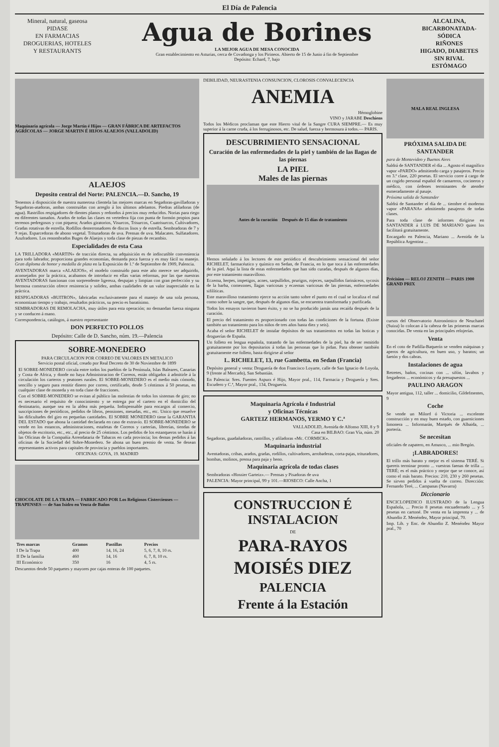El Día de Palencia
Mineral, natural, gaseosa
PIDASE
EN FARMACIAS
DROGUERIAS, HOTELES
Y RESTAURANTS
Agua de Borines
LA MEJOR AGUA DE MESA CONOCIDA
Gran establecimiento en Asturias, cerca de Covadonga y los Pirineos. Abierto de 15 de Junio á fin de Septiembre
Depósito: Echard, 7, bajo
ALCALINA, BICARBONATADA-SÓDICA
RIÑONES
HIGADO, DIABETES
SIN RIVAL
ESTÓMAGO
Maquinaria agrícola — Jorge Martín é Hijos — GRAN FÁBRICA DE ARTEFACTOS AGRÍCOLAS — JORGE MARTIN É HIJOS ALAEJOS (VALLADOLID)
ALAEJOS
Deposito central del Norte: PALENCIA.—D. Sancho, 19
Tenemos á disposición de nuestra numerosa clientela las mejores marcas en Segadoras-gavilladoras y Segadoras-atadoras, ambas construídas con arreglo á los últimos adelantos. Piedras afiladoras (de agua). Rastrillos respigadores de dientes planos y redondos á precios muy reducidos. Norias para riego en diferentes tamaños. Arados de todas las clases en vertedera fija con punta de formón propios para terrenos pedregosos y con piquera; Arados giratorios, Visurcos, Trisurcos, Cuatrisurcos, Cultivadores, Gradas rotativas de estrella. Rodillos desterronadores de discos lisos y de estrella. Sembradoras de 7 y 9 rejas. Esparcedoras de abono vegetal. Trituradoras de uva. Prensas de uva. Malacates. Sulfatadores. Azufradores. Los renombrados Buges de Alaejos y toda clase de piezas de recambio.
Especialidades de esta Casa
LA TRILLADORA «MARTIN» de tracción directa, su adquisición es de indiscutible conveniencia para todo labrador, proporciona grandes economías, demanda poca fuerza y es muy fácil su manejo. Gran diploma de honor y medalla de plata en la Exposición de 1.º de Septiembre de 1909, Palencia.
AVENTADORAS marca «ALAEJOS», el modelo construído para este año merece ser adquirido, aconsejados por la práctica, acabamos de introducir en ellas varias reformas, por las que nuestras AVENTADORAS funcionan con sorprendente ligereza, despajan y limpian con gran perfección y su hermosa construcción ofrece resistencia y solidez, ambas cualidades de un valor inapreciable en la práctica.
RESPIGADORAS «BUITRON», fabricadas exclusivamente para el manejo de una sola persona, economizan tiempo y trabajo, resultados prácticos, su precio es baratísimo.
SEMBRADORAS DE REMOLACHA, muy útiles para esta operación; no demandan fuerza ninguna y se conducen á mano.
Correspondencia, catálogos, á nuestro representante
DON PERFECTO POLLOS
Depósito: Calle de D. Sancho, núm. 19.—Palencia
SOBRE-MONEDERO
PARA CIRCULACION POR CORREO DE VALORES EN METALICO
Servicio postal oficial, creado por Real Decreto de 30 de Noviembre de 1899
El SOBRE-MONEDERO circula entre todos los pueblos de la Península, Islas Baleares, Canarias y Costa de Africa, y donde no haya Administracion de Correos, están obligados á admitirle á la circulación los carteros y peatones rurales. El SOBRE-MONEDERO es el medio más cómodo, sencillo y seguro para remitir dinero por correo, certificado, desde 5 céntimos á 50 pesetas, en cualquier clase de moneda y en toda clase de fracciones.
Con el SOBRE-MONEDERO se evitan al público las molestias de todos los sistemas de giro; no es necesario el requisito de conocimiento y se entrega por el cartero en el domicilio del destinatario, aunque sea en la aldea más pequeña. Indispensable para encargos al comercio, suscripciones de periódicos, pedidos de libros, pensiones, mesadas, etc., etc. Unico que resuelve las dificultades del giro en pequeñas cantidades. El SOBRE MONEDERO tiene la GARANTIA DEL ESTADO que abona la cantidad declarada en caso de extravío. El SOBRE-MONEDERO se vende en los estancos, administraciones, estafetas de Correos y carterías, librerías, tiendas de objetos de escritorio, etc., etc., al precio de 25 céntimos. Los pedidos de los estanqueros se harán á las Oficinas de la Compañía Arrendataria de Tabacos en cada provincia; los demas pedidos á las oficinas de la Sociedad del Sobre-Monedero. Se abona un buen premio de venta. Se desean representantes activos para capitales de provincia y pueblos importantes.
OFICINAS: GOYA, 19. MADRID
CHOCOLATE DE LA TRAPA — FABRICADO POR Los Religiosos Cistercienses — TRAPENSES — de San Isidro en Venta de Baños
| Tres marcas | Gramos | Pastillas | Precios |
| --- | --- | --- | --- |
| I De la Trapa | 400 | 14, 16, 24 | 5, 6, 7, 8, 10 rs. |
| II De la familia | 460 | 14, 16 | 6, 7, 8, 10 rs. |
| III Económico | 350 | 16 | 4, 5 rs. |
Descuentos desde 50 paquetes y mayores por cajas enteras de 100 paquetes.
DEBILIDAD, NEURASTENIA CONSUNCION, CLOROSIS CONVALECENCIA
ANEMIA
Hémoglobine
VINO y JARABE Deschiens
Todos los Médicos proclaman que este Hierro vital de la Sangre CURA SIEMPRE.— Es muy superior á la carne cruda, á los ferruginosos, etc. De salud, fuerza y hermosura á todos.— PARIS.
DESCUBRIMIENTO SENSACIONAL
Curación de las enfermedades de la piel y también de las llagas de las piernas
LA PIEL
Males de las piernas
Antes de la curación Después de 15 días de tratamiento
Hemos señalado á los lectores de este periódico el descubrimiento sensacional del señor RICHELET, farmacéutico y químico en Sedan, de Francia, en lo que toca á las enfermedades de la piel. Aquí la lista de estas enfermedades que han sido curadas, después de algunos días, por este tratamiento maravilloso.
Eczema, herpes, impetigos, acnes, sarpullidos, prurigos, rojeces, sarpullidos farináceos, sycosis de la barba, comezones, llagas varicosas y eczemas varicosas de las piernas, enfermedades sifilíticas.
Este maravilloso tratamiento ejerce su acción tanto sobre el punto en el cual se localiza el mal como sobre la sangre, que, después de algunos días, se encuentra transformada y purificada.
Todos los ensayos tuvieron buen éxito, y no se ha producido jamás una recaída después de la curación.
El precio del tratamiento es proporcionado con todas las condiciones de la fortuna. (Existe también un tratamiento para los niños de tres años hasta diez y seis).
Acaba el señor RICHELET de instalar depósitos de sus tratamientos en todas las boticas y droguerías de España.
Un folleto en lengua española, tratando de las enfermedades de la piel, ha de ser remitido gratuitamente por los depositarios á todas las personas que lo pidan. Para obtener también gratuitamente ese folleto, basta dirigirse al señor
L. RICHELET, 13, rue Gambetta. en Sedan (Francia)
Depósito general y venta: Droguería de don Francisco Loyarte, calle de San Ignacio de Loyola, 9 (frente al Mercado), San Sebastián.
En Palencia: Sres. Fuentes Aspurz é Hijo, Mayor pral., 114, Farmacia y Droguería y Sres. Escudero y C.ª, Mayor pral., 134, Droguería.
Maquinaria Agrícola é Industrial
y Oficinas Técnicas
GARTEIZ HERMANOS, YERMO Y C.ª
VALLADOLID, Avenida de Alfonso XIII, 8 y 9
Casa en BILBAO: Gran Vía, núm. 20
Segadoras, guadañadoras, rastrillos, y afiladoras «Mc. CORMICK».
Maquinaria industrial
Aventadoras, cribas, arados, gradas, rodillos, cultivadores, arrobaderas, corta-pajas, trituradores, bombas, molinos, prensa para paja y heno.
Maquinaria agrícola de todas clases
Sembradoras «Hossier Garteiz».— Prensas y Pisadoras de uva
PALENCIA: Mayor principal, 99 y 101.—RIOSECO: Calle Ancha, 1
CONSTRUCCION É INSTALACION
DE
PARA-RAYOS
MOISÉS DIEZ
PALENCIA
Frente á la Estación
MALA REAL INGLESA
PRÓXIMA SALIDA DE SANTANDER
para de Montevideo y Buenos Aires
Saldrá de SANTANDER el día ... Agosto el magnífico vapor «PARDO» admitiendo carga y pasajeros. Precio en 3.ª clase, 220 pesetas. El servicio corre á cargo de un cogido personal español de camareros, cocineros y médico, con órdenes terminantes de atender esmeradamente al pasaje.
Próxima salida de Santander
Saldrá de Santander el día de ... tiembre el moderno vapor «PARANA» admitiendo pasajeros de todas clases.
Para toda clase de informes dirigirse en SANTANDER á LUIS DE MARIANO quien los facilitará gratuitamente.
Encargado en Palencia, Mariano ... Avenida de la República Argentina ...
Précision — RELOJ ZENITH — PARIS 1900 GRAND PRIX
cursos del Observatorio Astronómico de Neuchatel (Suiza) lo colocan á la cabeza de las primeras marcas conocidas. De venta en las principales relojerías.
Venta
En el coto de Padilla-Baquerín se venden máquinas y aperos de agricultura, en buen uso, y baratos; un faetón y dos cabras.
Instalaciones de agua
Retretes, baños, cocinas con ... sifón, lavabos y fregaderos ... económicos y da presupuestos ...
PAULINO ARAGON
Mayor antigua, 112, taller ... domicilio, Gildefmentes, 9
Coche
Se vende un Milord ó Victoria ... excelente construcción y en muy buen estado, con guarniciones limonera ... Informarán, Marqués de Albaida, ... portería.
Se necesitan
oficiales de zapatero, en Amusco, ... mio Bregón.
¡LABRADORES!
El trillo más barato y mejor es el sistema TERÉ. Si quereis terminar pronto ... vuestras faenas de trilla ... TERÉ; es el más práctico y mejor que se conoce, así como el más barato. Precios: 210, 230 y 260 pesetas. Se sirven pedidos á vuelta de correo. Dirección: Fernando Teré, ... Campanas (Navarra)
Diccionario
ENCICLOPEDICO ILUSTRADO de la Lengua Española, ... Precio 8 pesetas encuadernado ... y 5 pesetas en cartoné. De venta en la imprenta y ... de Abundio Z. Menéndez, Mayor principal, 70.
Imp. Lib. y Enc. de Abundio Z. Menéndez Mayor pral., 70